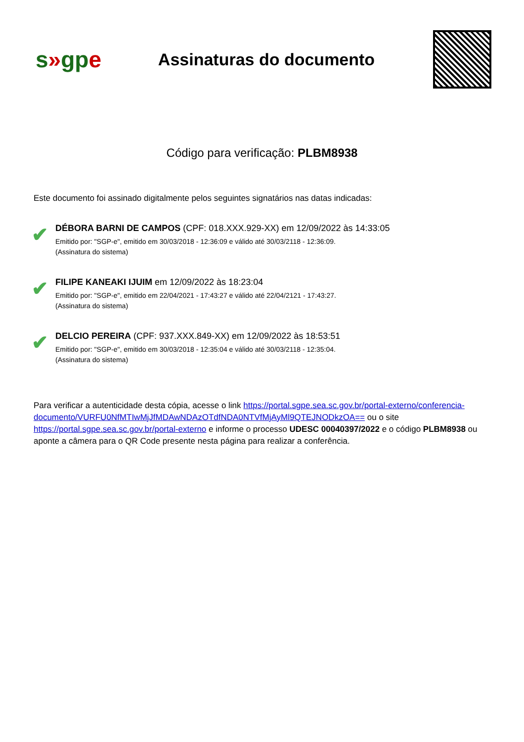s»gpe
Assinaturas do documento
Código para verificação: PLBM8938
Este documento foi assinado digitalmente pelos seguintes signatários nas datas indicadas:
✔
DÉBORA BARNI DE CAMPOS (CPF: 018.XXX.929-XX) em 12/09/2022 às 14:33:05
Emitido por: "SGP-e", emitido em 30/03/2018 - 12:36:09 e válido até 30/03/2118 - 12:36:09.
(Assinatura do sistema)
✔
FILIPE KANEAKI IJUIM em 12/09/2022 às 18:23:04
Emitido por: "SGP-e", emitido em 22/04/2021 - 17:43:27 e válido até 22/04/2121 - 17:43:27.
(Assinatura do sistema)
✔
DELCIO PEREIRA (CPF: 937.XXX.849-XX) em 12/09/2022 às 18:53:51
Emitido por: "SGP-e", emitido em 30/03/2018 - 12:35:04 e válido até 30/03/2118 - 12:35:04.
(Assinatura do sistema)
Para verificar a autenticidade desta cópia, acesse o link https://portal.sgpe.sea.sc.gov.br/portal-externo/conferencia-documento/VURFU0NfMTIwMjJfMDAwNDAzOTdfNDA0NTVfMjAyMl9QTEJNODkzOA== ou o site https://portal.sgpe.sea.sc.gov.br/portal-externo e informe o processo UDESC 00040397/2022 e o código PLBM8938 ou aponte a câmera para o QR Code presente nesta página para realizar a conferência.